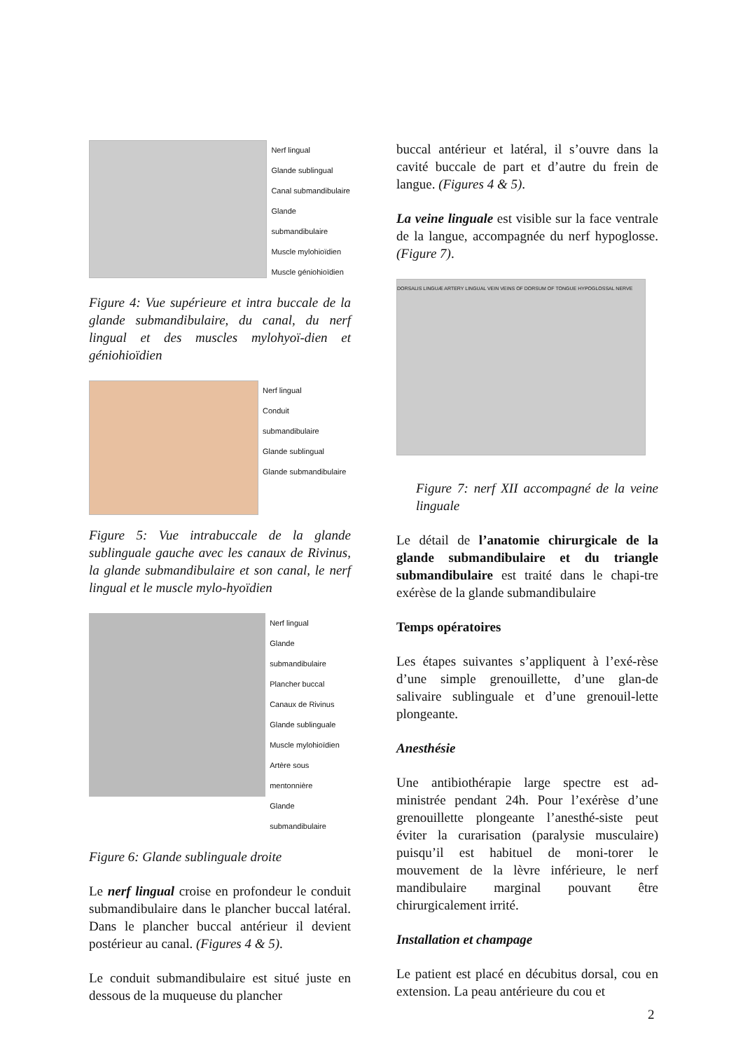Nerf lingual
Glande sublingual
Canal submandibulaire
Glande submandibulaire
Muscle mylohioïdien
Muscle géniohioïdien
Figure 4: Vue supérieure et intra buccale de la glande submandibulaire, du canal, du nerf lingual et des muscles mylohyoï-dien et géniohioïdien
Nerf lingual
Conduit
submandibulaire
Glande sublingual
Glande submandibulaire
Figure 5: Vue intrabuccale de la glande sublinguale gauche avec les canaux de Rivinus, la glande submandibulaire et son canal, le nerf lingual et le muscle mylo-hyoïdien
Nerf lingual
Glande submandibulaire
Plancher buccal
Canaux de Rivinus
Glande sublinguale
Muscle mylohioïdien
Artère sous mentonnière
Glande submandibulaire
Figure 6: Glande sublinguale droite
Le nerf lingual croise en profondeur le conduit submandibulaire dans le plancher buccal latéral. Dans le plancher buccal antérieur il devient postérieur au canal. (Figures 4 & 5).
Le conduit submandibulaire est situé juste en dessous de la muqueuse du plancher
buccal antérieur et latéral, il s’ouvre dans la cavité buccale de part et d’autre du frein de langue. (Figures 4 & 5).
La veine linguale est visible sur la face ventrale de la langue, accompagnée du nerf hypoglosse. (Figure 7).
DORSALIS LINGUÆ ARTERY LINGUAL VEIN VEINS OF DORSUM OF TONGUE HYPOGLOSSAL NERVE
Figure 7: nerf XII accompagné de la veine linguale
Le détail de l’anatomie chirurgicale de la glande submandibulaire et du triangle submandibulaire est traité dans le chapi-tre exérèse de la glande submandibulaire
Temps opératoires
Les étapes suivantes s’appliquent à l’exé-rèse d’une simple grenouillette, d’une glan-de salivaire sublinguale et d’une grenouil-lette plongeante.
Anesthésie
Une antibiothérapie large spectre est ad-ministrée pendant 24h. Pour l’exérèse d’une grenouillette plongeante l’anesthé-siste peut éviter la curarisation (paralysie musculaire) puisqu’il est habituel de moni-torer le mouvement de la lèvre inférieure, le nerf mandibulaire marginal pouvant être chirurgicalement irrité.
Installation et champage
Le patient est placé en décubitus dorsal, cou en extension. La peau antérieure du cou et
2